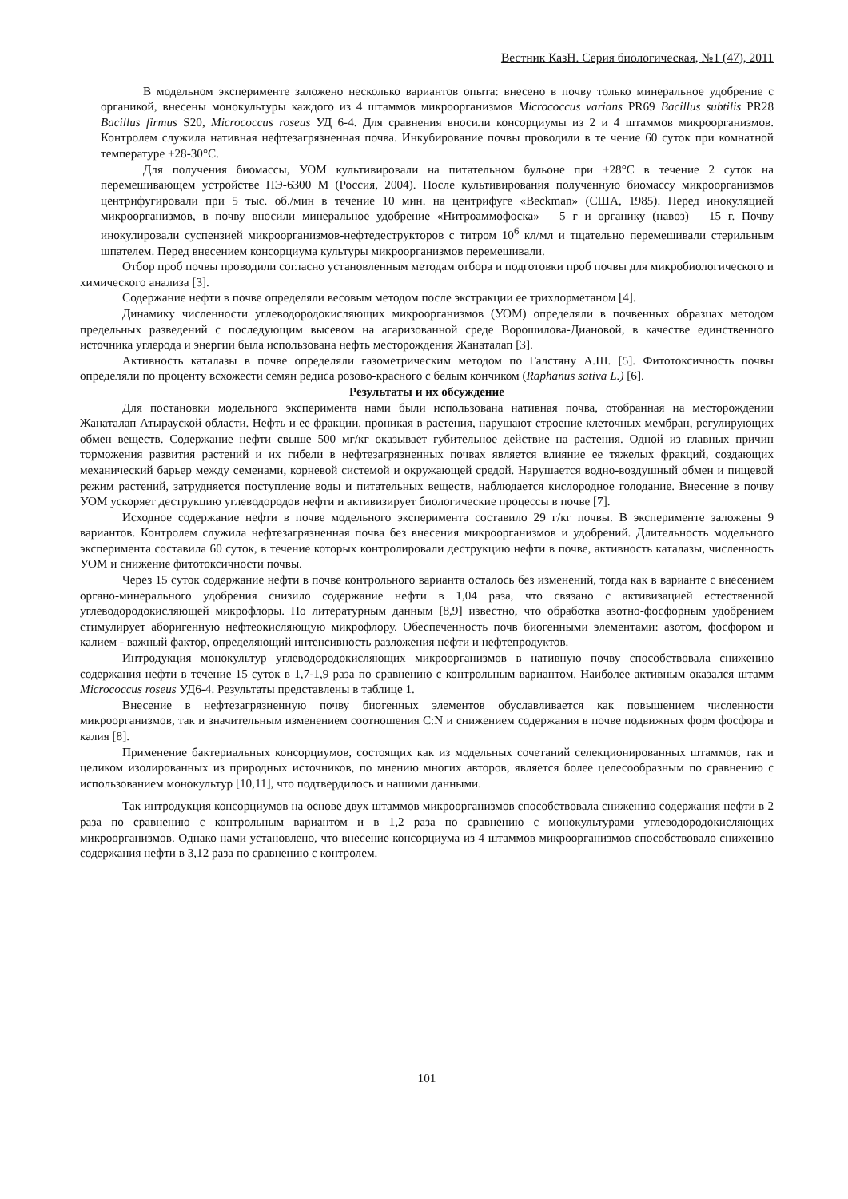Вестник КазН. Серия биологическая, №1 (47), 2011
В модельном эксперименте заложено несколько вариантов опыта: внесено в почву только минеральное удобрение с органикой, внесены монокультуры каждого из 4 штаммов микроорганизмов Micrococcus varians PR69 Bacillus subtilis PR28 Bacillus firmus S20, Micrococcus roseus УД 6-4. Для сравнения вносили консорциумы из 2 и 4 штаммов микроорганизмов. Контролем служила нативная нефтезагрязненная почва. Инкубирование почвы проводили в те чение 60 суток при комнатной температуре +28-30°С.
Для получения биомассы, УОМ культивировали на питательном бульоне при +28°С в течение 2 суток на перемешивающем устройстве ПЭ-6300 М (Россия, 2004). После культивирования полученную биомассу микроорганизмов центрифугировали при 5 тыс. об./мин в течение 10 мин. на центрифуге «Beckman» (США, 1985). Перед инокуляцией микроорганизмов, в почву вносили минеральное удобрение «Нитроаммофоска» – 5 г и органику (навоз) – 15 г. Почву инокулировали суспензией микроорганизмов-нефтедеструкторов с титром 10<sup>6</sup> кл/мл и тщательно перемешивали стерильным шпателем. Перед внесением консорциума культуры микроорганизмов перемешивали.
Отбор проб почвы проводили согласно установленным методам отбора и подготовки проб почвы для микробиологического и химического анализа [3].
Содержание нефти в почве определяли весовым методом после экстракции ее трихлорметаном [4].
Динамику численности углеводородокисляющих микроорганизмов (УОМ) определяли в почвенных образцах методом предельных разведений с последующим высевом на агаризованной среде Ворошилова-Диановой, в качестве единственного источника углерода и энергии была использована нефть месторождения Жанаталап [3].
Активность каталазы в почве определяли газометрическим методом по Галстяну А.Ш. [5]. Фитотоксичность почвы определяли по проценту всхожести семян редиса розово-красного с белым кончиком (Raphanus sativa L.) [6].
Результаты и их обсуждение
Для постановки модельного эксперимента нами были использована нативная почва, отобранная на месторождении Жанаталап Атырауской области. Нефть и ее фракции, проникая в растения, нарушают строение клеточных мембран, регулирующих обмен веществ. Содержание нефти свыше 500 мг/кг оказывает губительное действие на растения. Одной из главных причин торможения развития растений и их гибели в нефтезагрязненных почвах является влияние ее тяжелых фракций, создающих механический барьер между семенами, корневой системой и окружающей средой. Нарушается водно-воздушный обмен и пищевой режим растений, затрудняется поступление воды и питательных веществ, наблюдается кислородное голодание. Внесение в почву УОМ ускоряет деструкцию углеводородов нефти и активизирует биологические процессы в почве [7].
Исходное содержание нефти в почве модельного эксперимента составило 29 г/кг почвы. В эксперименте заложены 9 вариантов. Контролем служила нефтезагрязненная почва без внесения микроорганизмов и удобрений. Длительность модельного эксперимента составила 60 суток, в течение которых контролировали деструкцию нефти в почве, активность каталазы, численность УОМ и снижение фитотоксичности почвы.
Через 15 суток содержание нефти в почве контрольного варианта осталось без изменений, тогда как в варианте с внесением органо-минерального удобрения снизило содержание нефти в 1,04 раза, что связано с активизацией естественной углеводородокисляющей микрофлоры. По литературным данным [8,9] известно, что обработка азотно-фосфорным удобрением стимулирует аборигенную нефтеокисляющую микрофлору. Обеспеченность почв биогенными элементами: азотом, фосфором и калием - важный фактор, определяющий интенсивность разложения нефти и нефтепродуктов.
Интродукция монокультур углеводородокисляющих микроорганизмов в нативную почву способствовала снижению содержания нефти в течение 15 суток в 1,7-1,9 раза по сравнению с контрольным вариантом. Наиболее активным оказался штамм Micrococcus roseus УД6-4. Результаты представлены в таблице 1.
Внесение в нефтезагрязненную почву биогенных элементов обуславливается как повышением численности микроорганизмов, так и значительным изменением соотношения C:N и снижением содержания в почве подвижных форм фосфора и калия [8].
Применение бактериальных консорциумов, состоящих как из модельных сочетаний селекционированных штаммов, так и целиком изолированных из природных источников, по мнению многих авторов, является более целесообразным по сравнению с использованием монокультур [10,11], что подтвердилось и нашими данными.
Так интродукция консорциумов на основе двух штаммов микроорганизмов способствовала снижению содержания нефти в 2 раза по сравнению с контрольным вариантом и в 1,2 раза по сравнению с монокультурами углеводородокисляющих микроорганизмов. Однако нами установлено, что внесение консорциума из 4 штаммов микроорганизмов способствовало снижению содержания нефти в 3,12 раза по сравнению с контролем.
101